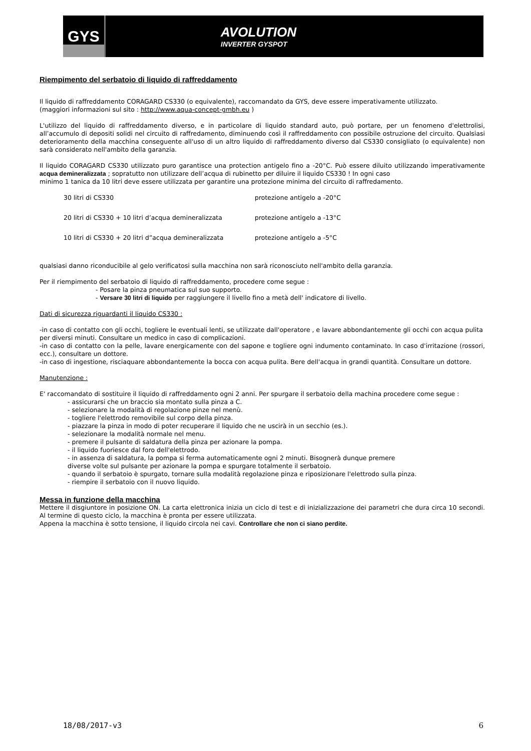GYS
AVOLUTION
INVERTER GYSPOT
Riempimento del serbatoio di liquido di raffreddamento
Il liquido di raffreddamento CORAGARD CS330 (o equivalente), raccomandato da GYS, deve essere imperativamente utilizzato.
(maggiori informazioni sul sito : http://www.aqua-concept-gmbh.eu )
L'utilizzo del liquido di raffreddamento diverso, e in particolare di liquido standard auto, può portare, per un fenomeno d'elettrolisi, all’accumulo di depositi solidi nel circuito di raffredamento, diminuendo così il raffreddamento con possibile ostruzione del circuito. Qualsiasi deterioramento della macchina conseguente all'uso di un altro liquido di raffreddamento diverso dal CS330 consigliato (o equivalente) non sarà considerato nell'ambito della garanzia.
Il liquido CORAGARD CS330 utilizzato puro garantisce una protection antigelo fino a -20°C. Può essere diluito utilizzando imperativamente acqua demineralizzata ; sopratutto non utilizzare dell’acqua di rubinetto per diluire il liquido CS330 ! In ogni caso
minimo 1 tanica da 10 litri deve essere utilizzata per garantire una protezione minima del circuito di raffredamento.
30 litri di CS330 protezione antigelo a -20°C
20 litri di CS330 + 10 litri d’acqua demineralizzata protezione antigelo a -13°C
10 litri di CS330 + 20 litri d”acqua demineralizzata protezione antigelo a -5°C
qualsiasi danno riconducibile al gelo verificatosi sulla macchina non sarà riconosciuto nell'ambito della garanzia.
Per il riempimento del serbatoio di liquido di raffreddamento, procedere come segue :
- Posare la pinza pneumatica sul suo supporto.
- Versare 30 litri di liquido per raggiungere il livello fino a metà dell' indicatore di livello.
Dati di sicurezza riguardanti il liquido CS330 :
-in caso di contatto con gli occhi, togliere le eventuali lenti, se utilizzate dall'operatore , e lavare abbondantemente gli occhi con acqua pulita
per diversi minuti. Consultare un medico in caso di complicazioni.
-in caso di contatto con la pelle, lavare energicamente con del sapone e togliere ogni indumento contaminato. In caso d'irritazione (rossori, ecc.), consultare un dottore.
-in caso di ingestione, risciaquare abbondantemente la bocca con acqua pulita. Bere dell'acqua in grandi quantità. Consultare un dottore.
Manutenzione :
E' raccomandato di sostituire il liquido di raffreddamento ogni 2 anni. Per spurgare il serbatoio della machina procedere come segue :
- assicurarsi che un braccio sia montato sulla pinza a C.
- selezionare la modalità di regolazione pinze nel menù.
- togliere l'elettrodo removibile sul corpo della pinza.
- piazzare la pinza in modo di poter recuperare il liquido che ne uscirà in un secchio (es.).
- selezionare la modalità normale nel menu.
- premere il pulsante di saldatura della pinza per azionare la pompa.
- il liquido fuoriesce dal foro dell'elettrodo.
- in assenza di saldatura, la pompa si ferma automaticamente ogni 2 minuti. Bisognerà dunque premere
diverse volte sul pulsante per azionare la pompa e spurgare totalmente il serbatoio.
- quando il serbatoio è spurgato, tornare sulla modalità regolazione pinza e riposizionare l'elettrodo sulla pinza.
- riempire il serbatoio con il nuovo liquido.
Messa in funzione della macchina
Mettere il disgiuntore in posizione ON. La carta elettronica inizia un ciclo di test e di inizializzazione dei parametri che dura circa 10 secondi. Al termine di questo ciclo, la macchina è pronta per essere utilizzata.
Appena la macchina è sotto tensione, il liquido circola nei cavi. Controllare che non ci siano perdite.
18/08/2017-v3 6